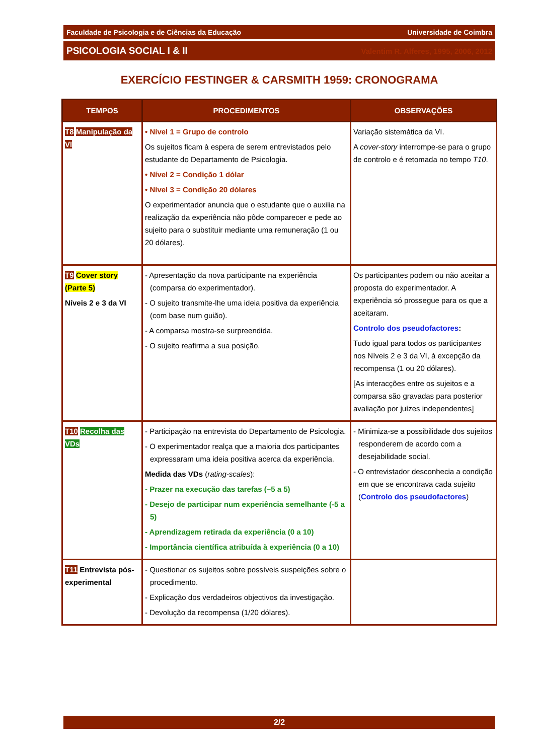Faculdade de Psicologia e de Ciências da Educação Universidade de Coimbra
PSICOLOGIA SOCIAL I & II Valentim R. Alferes, 1995, 2006, 2012
EXERCÍCIO FESTINGER & CARSMITH 1959: CRONOGRAMA
| TEMPOS | PROCEDIMENTOS | OBSERVAÇÕES |
| --- | --- | --- |
| T8 Manipulação da VI | • Nível 1 = Grupo de controlo Os sujeitos ficam à espera de serem entrevistados pelo estudante do Departamento de Psicologia. • Nível 2 = Condição 1 dólar • Nível 3 = Condição 20 dólares O experimentador anuncia que o estudante que o auxilia na realização da experiência não pôde comparecer e pede ao sujeito para o substituir mediante uma remuneração (1 ou 20 dólares). | Variação sistemática da VI. A cover-story interrompe-se para o grupo de controlo e é retomada no tempo T10 . |
| T9 Cover story (Parte 5) Níveis 2 e 3 da VI | - Apresentação da nova participante na experiência (comparsa do experimentador). - O sujeito transmite-lhe uma ideia positiva da experiência (com base num guião). - A comparsa mostra-se surpreendida. - O sujeito reafirma a sua posição. | Os participantes podem ou não aceitar a proposta do experimentador. A experiência só prossegue para os que a aceitaram. Controlo dos pseudofactores : Tudo igual para todos os participantes nos Níveis 2 e 3 da VI, à excepção da recompensa (1 ou 20 dólares). [As interacções entre os sujeitos e a comparsa são gravadas para posterior avaliação por juízes independentes] |
| T10 Recolha das VDs | - Participação na entrevista do Departamento de Psicologia. - O experimentador realça que a maioria dos participantes expressaram uma ideia positiva acerca da experiência. Medida das VDs ( rating-scales ): - Prazer na execução das tarefas (–5 a 5) - Desejo de participar num experiência semelhante (-5 a 5) - Aprendizagem retirada da experiência (0 a 10) - Importância científica atribuída à experiência (0 a 10) | - Minimiza-se a possibilidade dos sujeitos responderem de acordo com a desejabilidade social. - O entrevistador desconhecia a condição em que se encontrava cada sujeito ( Controlo dos pseudofactores ) |
| T11 Entrevista pós-experimental | - Questionar os sujeitos sobre possíveis suspeições sobre o procedimento. - Explicação dos verdadeiros objectivos da investigação. - Devolução da recompensa (1/20 dólares). | |
2/2